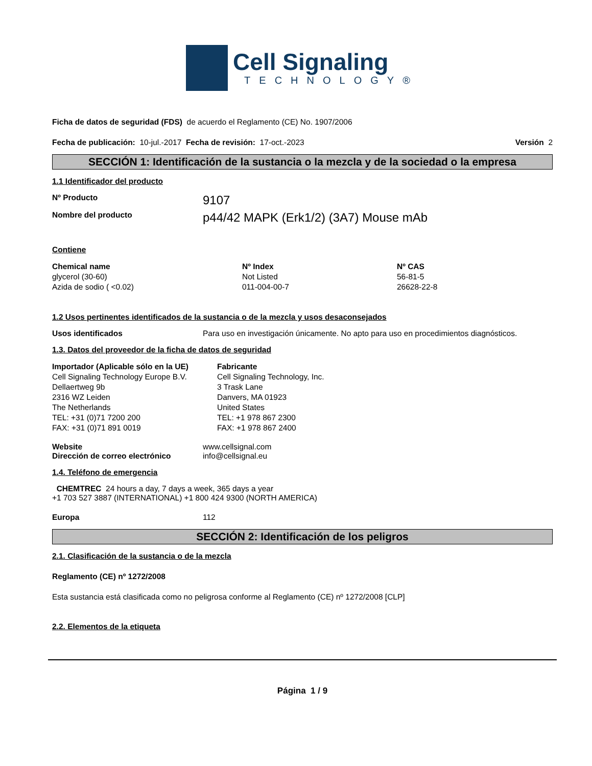Cell Signaling
TECHNOLOGY®
Ficha de datos de seguridad (FDS) de acuerdo el Reglamento (CE) No. 1907/2006
Fecha de publicación: 10-jul.-2017 Fecha de revisión: 17-oct.-2023
Versión 2
SECCIÓN 1: Identificación de la sustancia o la mezcla y de la sociedad o la empresa
1.1 Identificador del producto
Nº Producto
9107
Nombre del producto
p44/42 MAPK (Erk1/2) (3A7) Mouse mAb
Contiene
| Chemical name | Nº Index | Nº CAS |
| --- | --- | --- |
| glycerol (30-60) | Not Listed | 56-81-5 |
| Azida de sodio ( <0.02) | 011-004-00-7 | 26628-22-8 |
1.2 Usos pertinentes identificados de la sustancia o de la mezcla y usos desaconsejados
Usos identificados Para uso en investigación únicamente. No apto para uso en procedimientos diagnósticos.
1.3. Datos del proveedor de la ficha de datos de seguridad
| Importador (Aplicable sólo en la UE) Cell Signaling Technology Europe B.V. Dellaertweg 9b 2316 WZ Leiden The Netherlands TEL: +31 (0)71 7200 200 FAX: +31 (0)71 891 0019 | Fabricante Cell Signaling Technology, Inc. 3 Trask Lane Danvers, MA 01923 United States TEL: +1 978 867 2300 FAX: +1 978 867 2400 |
Website www.cellsignal.com
Dirección de correo electrónico info@cellsignal.eu
1.4. Teléfono de emergencia
CHEMTREC 24 hours a day, 7 days a week, 365 days a year
+1 703 527 3887 (INTERNATIONAL) +1 800 424 9300 (NORTH AMERICA)
Europa 112
SECCIÓN 2: Identificación de los peligros
2.1. Clasificación de la sustancia o de la mezcla
Reglamento (CE) nº 1272/2008
Esta sustancia está clasificada como no peligrosa conforme al Reglamento (CE) nº 1272/2008 [CLP]
2.2. Elementos de la etiqueta
Página 1 / 9